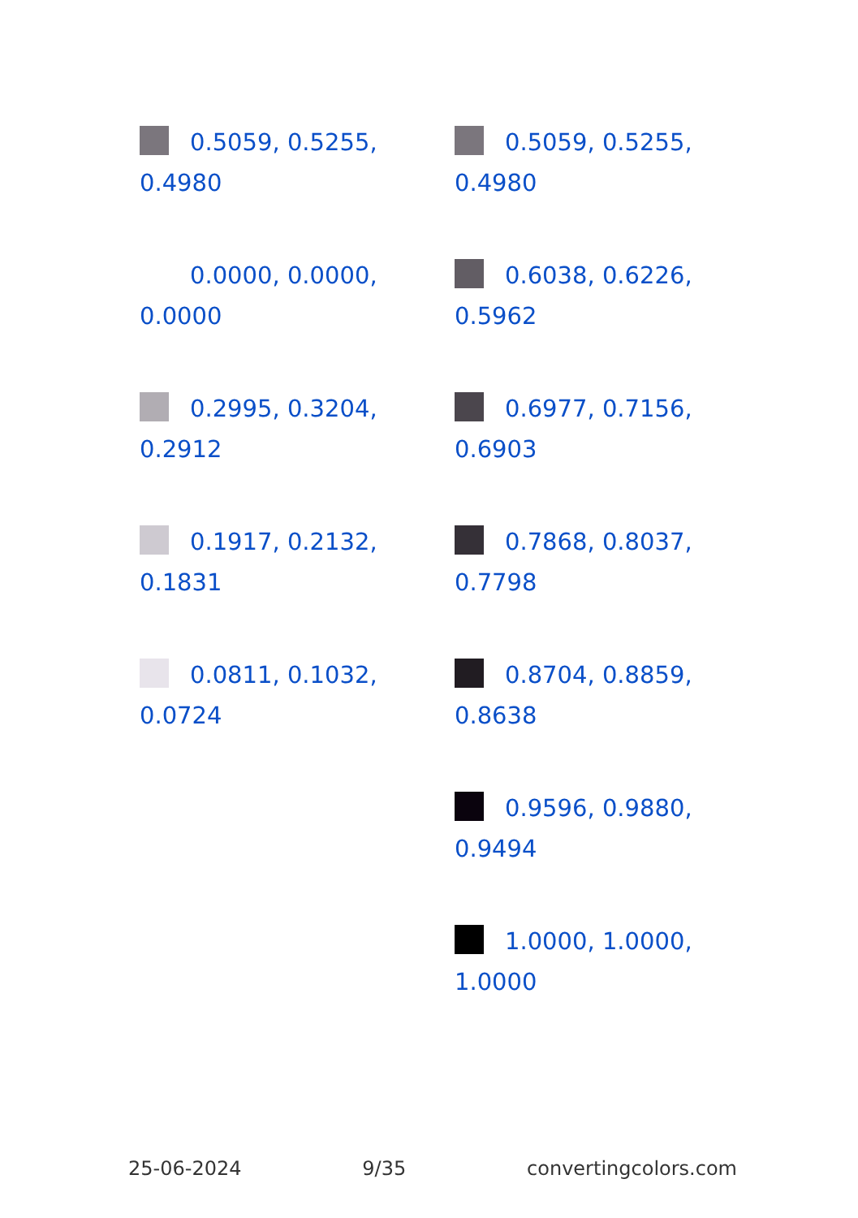0.5059, 0.5255, 0.4980
0.0000, 0.0000, 0.0000
0.2995, 0.3204, 0.2912
0.1917, 0.2132, 0.1831
0.0811, 0.1032, 0.0724
0.5059, 0.5255, 0.4980
0.6038, 0.6226, 0.5962
0.6977, 0.7156, 0.6903
0.7868, 0.8037, 0.7798
0.8704, 0.8859, 0.8638
0.9596, 0.9880, 0.9494
1.0000, 1.0000, 1.0000
25-06-2024 9/35 convertingcolors.com